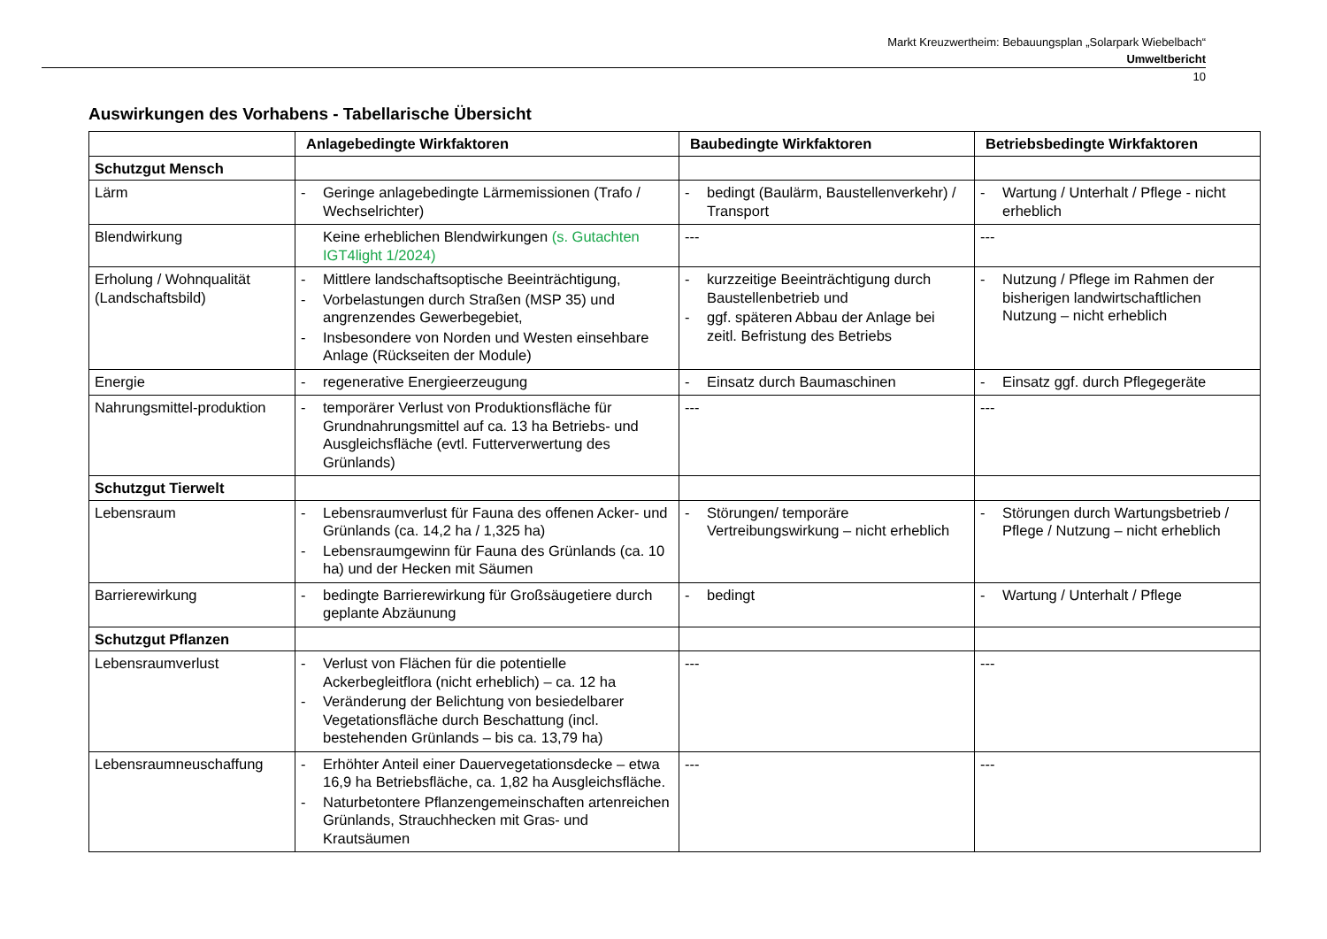Markt Kreuzwertheim: Bebauungsplan „Solarpark Wiebelbach“
Umweltbericht
10
Auswirkungen des Vorhabens - Tabellarische Übersicht
| | Anlagebedingte Wirkfaktoren | Baubedingte Wirkfaktoren | Betriebsbedingte Wirkfaktoren |
| --- | --- | --- | --- |
| Schutzgut Mensch | | | |
| Lärm | - Geringe anlagebedingte Lärmemissionen (Trafo / Wechselrichter) | - bedingt (Baulärm, Baustellenverkehr) / Transport | - Wartung / Unterhalt / Pflege - nicht erheblich |
| Blendwirkung | Keine erheblichen Blendwirkungen (s. Gutachten IGT4light 1/2024) | --- | --- |
| Erholung / Wohnqualität (Landschaftsbild) | - Mittlere landschaftsoptische Beeinträchtigung, - Vorbelastungen durch Straßen (MSP 35) und angrenzendes Gewerbegebiet, - Insbesondere von Norden und Westen einsehbare Anlage (Rückseiten der Module) | - kurzzeitige Beeinträchtigung durch Baustellenbetrieb und - ggf. späteren Abbau der Anlage bei zeitl. Befristung des Betriebs | - Nutzung / Pflege im Rahmen der bisherigen landwirtschaftlichen Nutzung – nicht erheblich |
| Energie | - regenerative Energieerzeugung | - Einsatz durch Baumaschinen | - Einsatz ggf. durch Pflegegeräte |
| Nahrungsmittel-produktion | - temporärer Verlust von Produktionsfläche für Grundnahrungsmittel auf ca. 13 ha Betriebs- und Ausgleichsfläche (evtl. Futterverwertung des Grünlands) | --- | --- |
| Schutzgut Tierwelt | | | |
| Lebensraum | - Lebensraumverlust für Fauna des offenen Acker- und Grünlands (ca. 14,2 ha / 1,325 ha) - Lebensraumgewinn für Fauna des Grünlands (ca. 10 ha) und der Hecken mit Säumen | - Störungen/ temporäre Vertreibungswirkung – nicht erheblich | - Störungen durch Wartungsbetrieb / Pflege / Nutzung – nicht erheblich |
| Barrierewirkung | - bedingte Barrierewirkung für Großsäugetiere durch geplante Abzäunung | - bedingt | - Wartung / Unterhalt / Pflege |
| Schutzgut Pflanzen | | | |
| Lebensraumverlust | - Verlust von Flächen für die potentielle Ackerbegleitflora (nicht erheblich) – ca. 12 ha - Veränderung der Belichtung von besiedelbarer Vegetationsfläche durch Beschattung (incl. bestehenden Grünlands – bis ca. 13,79 ha) | --- | --- |
| Lebensraumneuschaffung | - Erhöhter Anteil einer Dauervegetationsdecke – etwa 16,9 ha Betriebsfläche, ca. 1,82 ha Ausgleichsfläche. - Naturbetontere Pflanzengemeinschaften artenreichen Grünlands, Strauchhecken mit Gras- und Krautsäumen | --- | --- |